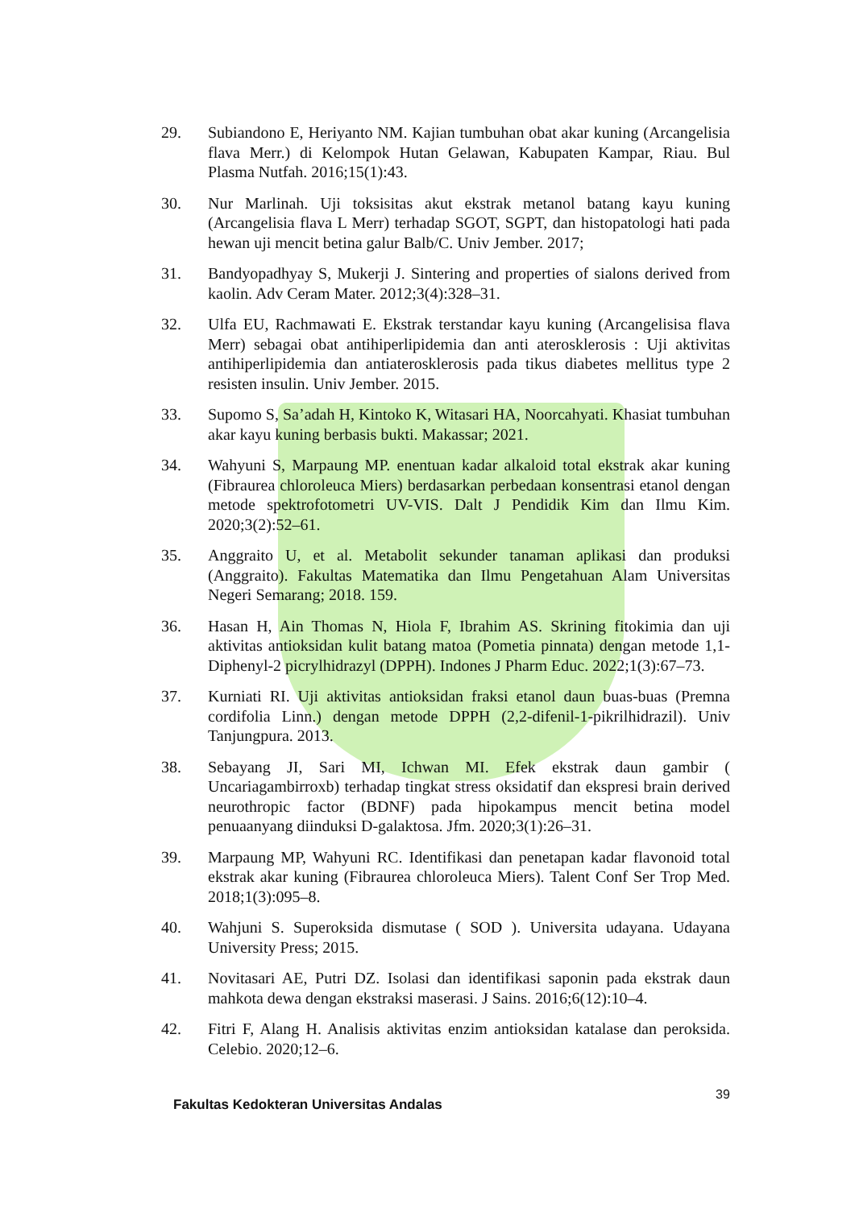29. Subiandono E, Heriyanto NM. Kajian tumbuhan obat akar kuning (Arcangelisia flava Merr.) di Kelompok Hutan Gelawan, Kabupaten Kampar, Riau. Bul Plasma Nutfah. 2016;15(1):43.
30. Nur Marlinah. Uji toksisitas akut ekstrak metanol batang kayu kuning (Arcangelisia flava L Merr) terhadap SGOT, SGPT, dan histopatologi hati pada hewan uji mencit betina galur Balb/C. Univ Jember. 2017;
31. Bandyopadhyay S, Mukerji J. Sintering and properties of sialons derived from kaolin. Adv Ceram Mater. 2012;3(4):328–31.
32. Ulfa EU, Rachmawati E. Ekstrak terstandar kayu kuning (Arcangelisisa flava Merr) sebagai obat antihiperlipidemia dan anti aterosklerosis : Uji aktivitas antihiperlipidemia dan antiaterosklerosis pada tikus diabetes mellitus type 2 resisten insulin. Univ Jember. 2015.
33. Supomo S, Sa’adah H, Kintoko K, Witasari HA, Noorcahyati. Khasiat tumbuhan akar kayu kuning berbasis bukti. Makassar; 2021.
34. Wahyuni S, Marpaung MP. enentuan kadar alkaloid total ekstrak akar kuning (Fibraurea chloroleuca Miers) berdasarkan perbedaan konsentrasi etanol dengan metode spektrofotometri UV-VIS. Dalt J Pendidik Kim dan Ilmu Kim. 2020;3(2):52–61.
35. Anggraito U, et al. Metabolit sekunder tanaman aplikasi dan produksi (Anggraito). Fakultas Matematika dan Ilmu Pengetahuan Alam Universitas Negeri Semarang; 2018. 159.
36. Hasan H, Ain Thomas N, Hiola F, Ibrahim AS. Skrining fitokimia dan uji aktivitas antioksidan kulit batang matoa (Pometia pinnata) dengan metode 1,1-Diphenyl-2 picrylhidrazyl (DPPH). Indones J Pharm Educ. 2022;1(3):67–73.
37. Kurniati RI. Uji aktivitas antioksidan fraksi etanol daun buas-buas (Premna cordifolia Linn.) dengan metode DPPH (2,2-difenil-1-pikrilhidrazil). Univ Tanjungpura. 2013.
38. Sebayang JI, Sari MI, Ichwan MI. Efek ekstrak daun gambir ( Uncariagambirroxb) terhadap tingkat stress oksidatif dan ekspresi brain derived neurothropic factor (BDNF) pada hipokampus mencit betina model penuaanyang diinduksi D-galaktosa. Jfm. 2020;3(1):26–31.
39. Marpaung MP, Wahyuni RC. Identifikasi dan penetapan kadar flavonoid total ekstrak akar kuning (Fibraurea chloroleuca Miers). Talent Conf Ser Trop Med. 2018;1(3):095–8.
40. Wahjuni S. Superoksida dismutase ( SOD ). Universita udayana. Udayana University Press; 2015.
41. Novitasari AE, Putri DZ. Isolasi dan identifikasi saponin pada ekstrak daun mahkota dewa dengan ekstraksi maserasi. J Sains. 2016;6(12):10–4.
42. Fitri F, Alang H. Analisis aktivitas enzim antioksidan katalase dan peroksida. Celebio. 2020;12–6.
39
Fakultas Kedokteran Universitas Andalas